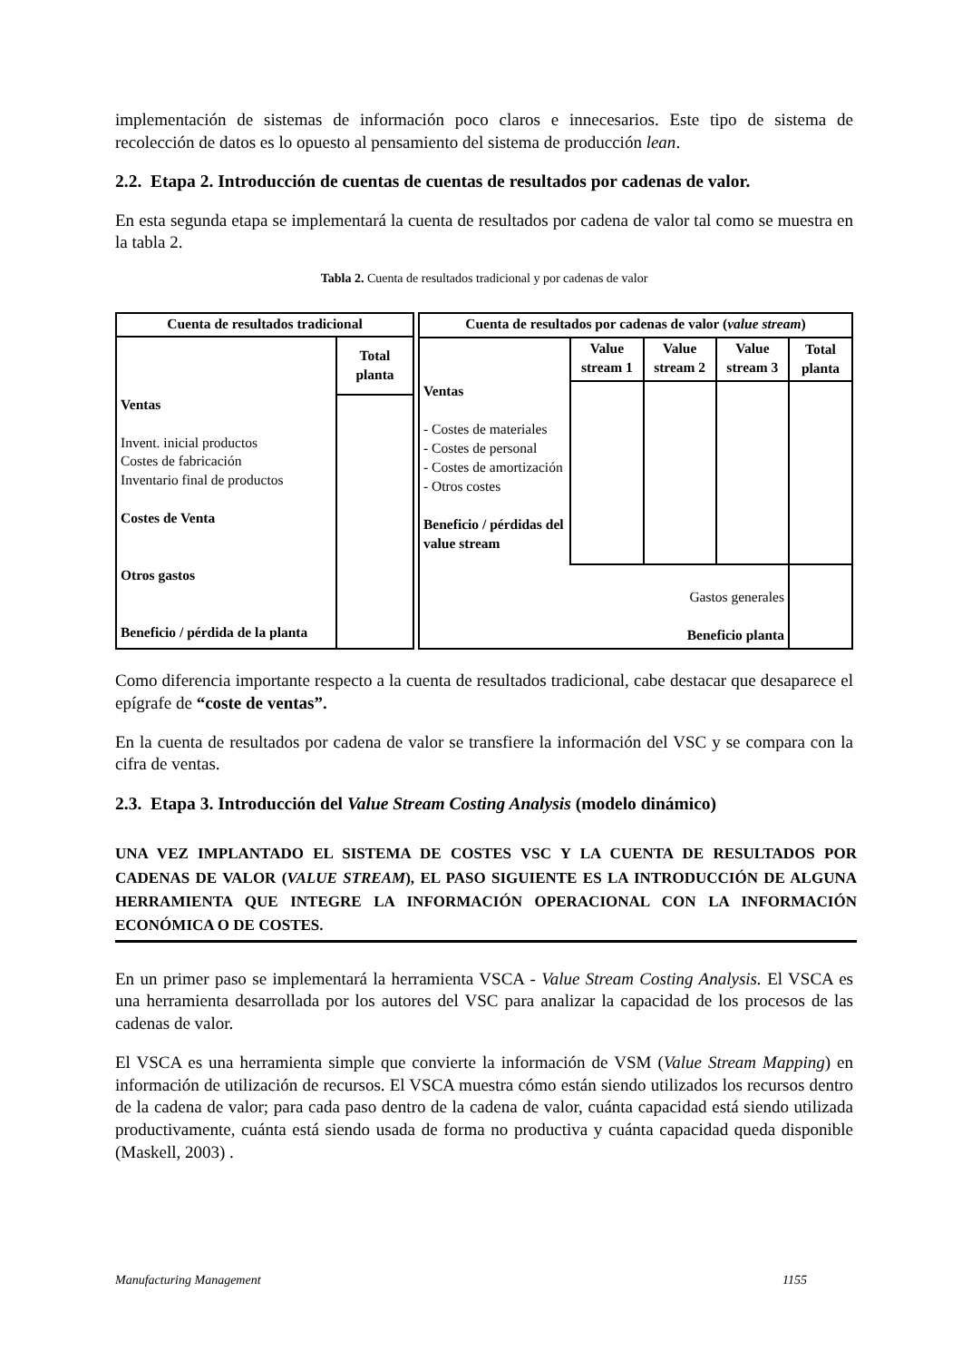implementación de sistemas de información poco claros e innecesarios. Este tipo de sistema de recolección de datos es lo opuesto al pensamiento del sistema de producción lean.
2.2. Etapa 2. Introducción de cuentas de cuentas de resultados por cadenas de valor.
En esta segunda etapa se implementará la cuenta de resultados por cadena de valor tal como se muestra en la tabla 2.
Tabla 2. Cuenta de resultados tradicional y por cadenas de valor
| Cuenta de resultados tradicional | |
| | Total planta |
| Ventas Invent. inicial productos Costes de fabricación Inventario final de productos Costes de Venta Otros gastos Beneficio / pérdida de la planta | |
| Cuenta de resultados por cadenas de valor ( value stream ) | | | | |
| | Value stream 1 | Value stream 2 | Value stream 3 | Total planta |
| Ventas - Costes de materiales - Costes de personal - Costes de amortización - Otros costes Beneficio / pérdidas del value stream | | | | |
| Gastos generales Beneficio planta | | | | |
Como diferencia importante respecto a la cuenta de resultados tradicional, cabe destacar que desaparece el epígrafe de “coste de ventas”.
En la cuenta de resultados por cadena de valor se transfiere la información del VSC y se compara con la cifra de ventas.
2.3. Etapa 3. Introducción del Value Stream Costing Analysis (modelo dinámico)
UNA VEZ IMPLANTADO EL SISTEMA DE COSTES VSC Y LA CUENTA DE RESULTADOS POR CADENAS DE VALOR (VALUE STREAM), EL PASO SIGUIENTE ES LA INTRODUCCIÓN DE ALGUNA HERRAMIENTA QUE INTEGRE LA INFORMACIÓN OPERACIONAL CON LA INFORMACIÓN ECONÓMICA O DE COSTES.
En un primer paso se implementará la herramienta VSCA - Value Stream Costing Analysis. El VSCA es una herramienta desarrollada por los autores del VSC para analizar la capacidad de los procesos de las cadenas de valor.
El VSCA es una herramienta simple que convierte la información de VSM (Value Stream Mapping) en información de utilización de recursos. El VSCA muestra cómo están siendo utilizados los recursos dentro de la cadena de valor; para cada paso dentro de la cadena de valor, cuánta capacidad está siendo utilizada productivamente, cuánta está siendo usada de forma no productiva y cuánta capacidad queda disponible (Maskell, 2003) .
Manufacturing Management 1155